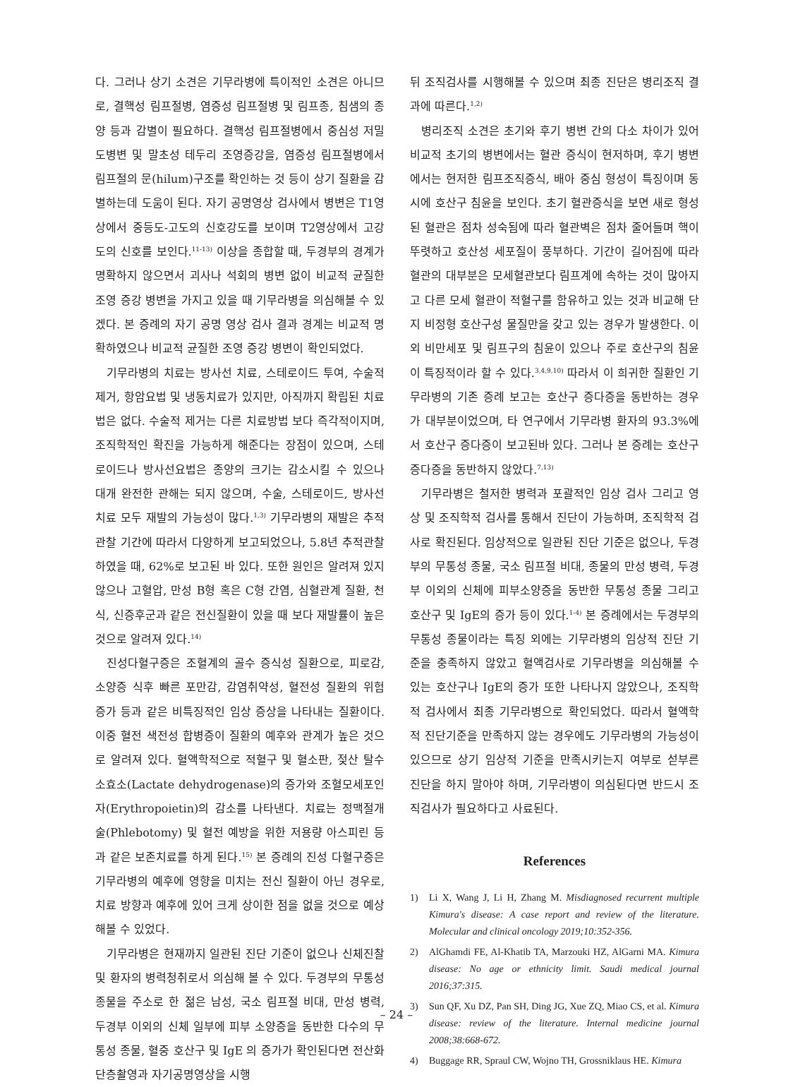다. 그러나 상기 소견은 기무라병에 특이적인 소견은 아니므로, 결핵성 림프절병, 염증성 림프절병 및 림프종, 침샘의 종양 등과 감별이 필요하다. 결핵성 림프절병에서 중심성 저밀도병변 및 말초성 테두리 조영증강을, 염증성 림프절병에서 림프절의 문(hilum)구조를 확인하는 것 등이 상기 질환을 감별하는데 도움이 된다. 자기 공명영상 검사에서 병변은 T1영상에서 중등도-고도의 신호강도를 보이며 T2영상에서 고강도의 신호를 보인다.<sup>11-13)</sup> 이상을 종합할 때, 두경부의 경계가 명확하지 않으면서 괴사나 석회의 병변 없이 비교적 균질한 조영 증강 병변을 가지고 있을 때 기무라병을 의심해볼 수 있겠다. 본 증례의 자기 공명 영상 검사 결과 경계는 비교적 명확하였으나 비교적 균질한 조영 증강 병변이 확인되었다.
기무라병의 치료는 방사선 치료, 스테로이드 투여, 수술적 제거, 항암요법 및 냉동치료가 있지만, 아직까지 확립된 치료법은 없다. 수술적 제거는 다른 치료방법 보다 즉각적이지며, 조직학적인 확진을 가능하게 해준다는 장점이 있으며, 스테로이드나 방사선요법은 종양의 크기는 감소시킬 수 있으나 대개 완전한 관해는 되지 않으며, 수술, 스테로이드, 방사선 치료 모두 재발의 가능성이 많다.<sup>1,3)</sup> 기무라병의 재발은 추적관찰 기간에 따라서 다양하게 보고되었으나, 5.8년 추적관찰 하였을 때, 62%로 보고된 바 있다. 또한 원인은 알려져 있지 않으나 고혈압, 만성 B형 혹은 C형 간염, 심혈관계 질환, 천식, 신증후군과 같은 전신질환이 있을 때 보다 재발률이 높은 것으로 알려져 있다.<sup>14)</sup>
진성다혈구증은 조혈계의 골수 증식성 질환으로, 피로감, 소양증 식후 빠른 포만감, 감염취약성, 혈전성 질환의 위험 증가 등과 같은 비특징적인 임상 증상을 나타내는 질환이다. 이중 혈전 색전성 합병증이 질환의 예후와 관계가 높은 것으로 알려져 있다. 혈액학적으로 적혈구 및 혈소판, 젖산 탈수소효소(Lactate dehydrogenase)의 증가와 조혈모세포인자(Erythropoietin)의 감소를 나타낸다. 치료는 정맥절개술(Phlebotomy) 및 혈전 예방을 위한 저용량 아스피린 등과 같은 보존치료를 하게 된다.<sup>15)</sup> 본 증례의 진성 다혈구증은 기무라병의 예후에 영향을 미치는 전신 질환이 아닌 경우로, 치료 방향과 예후에 있어 크게 상이한 점을 없을 것으로 예상해볼 수 있었다.
기무라병은 현재까지 일관된 진단 기준이 없으나 신체진찰 및 환자의 병력청취로서 의심해 볼 수 있다. 두경부의 무통성 종물을 주소로 한 젊은 남성, 국소 림프절 비대, 만성 병력, 두경부 이외의 신체 일부에 피부 소양증을 동반한 다수의 무통성 종물, 혈중 호산구 및 IgE 의 증가가 확인된다면 전산화 단층촬영과 자기공명영상을 시행
뒤 조직검사를 시행해볼 수 있으며 최종 진단은 병리조직 결과에 따른다.<sup>1,2)</sup>
병리조직 소견은 초기와 후기 병변 간의 다소 차이가 있어 비교적 초기의 병변에서는 혈관 증식이 현저하며, 후기 병변에서는 현저한 림프조직증식, 배아 중심 형성이 특징이며 동시에 호산구 침윤을 보인다. 초기 혈관증식을 보면 새로 형성된 혈관은 점차 성숙됨에 따라 혈관벽은 점차 줄어들며 핵이 뚜렷하고 호산성 세포질이 풍부하다. 기간이 길어짐에 따라 혈관의 대부분은 모세혈관보다 림프계에 속하는 것이 많아지고 다른 모세 혈관이 적혈구를 함유하고 있는 것과 비교해 단지 비정형 호산구성 물질만을 갖고 있는 경우가 발생한다. 이외 비만세포 및 림프구의 침윤이 있으나 주로 호산구의 침윤이 특징적이라 할 수 있다.<sup>3,4,9,10)</sup> 따라서 이 희귀한 질환인 기무라병의 기존 증례 보고는 호산구 증다증을 동반하는 경우가 대부분이었으며, 타 연구에서 기무라병 환자의 93.3%에서 호산구 증다증이 보고된바 있다. 그러나 본 증례는 호산구 증다증을 동반하지 않았다.<sup>7,13)</sup>
기무라병은 철저한 병력과 포괄적인 임상 검사 그리고 영상 및 조직학적 검사를 통해서 진단이 가능하며, 조직학적 검사로 확진된다. 임상적으로 일관된 진단 기준은 없으나, 두경부의 무통성 종물, 국소 림프절 비대, 종물의 만성 병력, 두경부 이외의 신체에 피부소양증을 동반한 무통성 종물 그리고 호산구 및 IgE의 증가 등이 있다.<sup>1-4)</sup> 본 증례에서는 두경부의 무통성 종물이라는 특징 외에는 기무라병의 임상적 진단 기준을 충족하지 않았고 혈액검사로 기무라병을 의심해볼 수 있는 호산구나 IgE의 증가 또한 나타나지 않았으나, 조직학적 검사에서 최종 기무라병으로 확인되었다. 따라서 혈액학적 진단기준을 만족하지 않는 경우에도 기무라병의 가능성이 있으므로 상기 임상적 기준을 만족시키는지 여부로 섣부른 진단을 하지 말아야 하며, 기무라병이 의심된다면 반드시 조직검사가 필요하다고 사료된다.
References
1) Li X, Wang J, Li H, Zhang M. Misdiagnosed recurrent multiple Kimura's disease: A case report and review of the literature. Molecular and clinical oncology 2019;10:352-356.
2) AlGhamdi FE, Al-Khatib TA, Marzouki HZ, AlGarni MA. Kimura disease: No age or ethnicity limit. Saudi medical journal 2016;37:315.
3) Sun QF, Xu DZ, Pan SH, Ding JG, Xue ZQ, Miao CS, et al. Kimura disease: review of the literature. Internal medicine journal 2008;38:668-672.
4) Buggage RR, Spraul CW, Wojno TH, Grossniklaus HE. Kimura
– 24 –